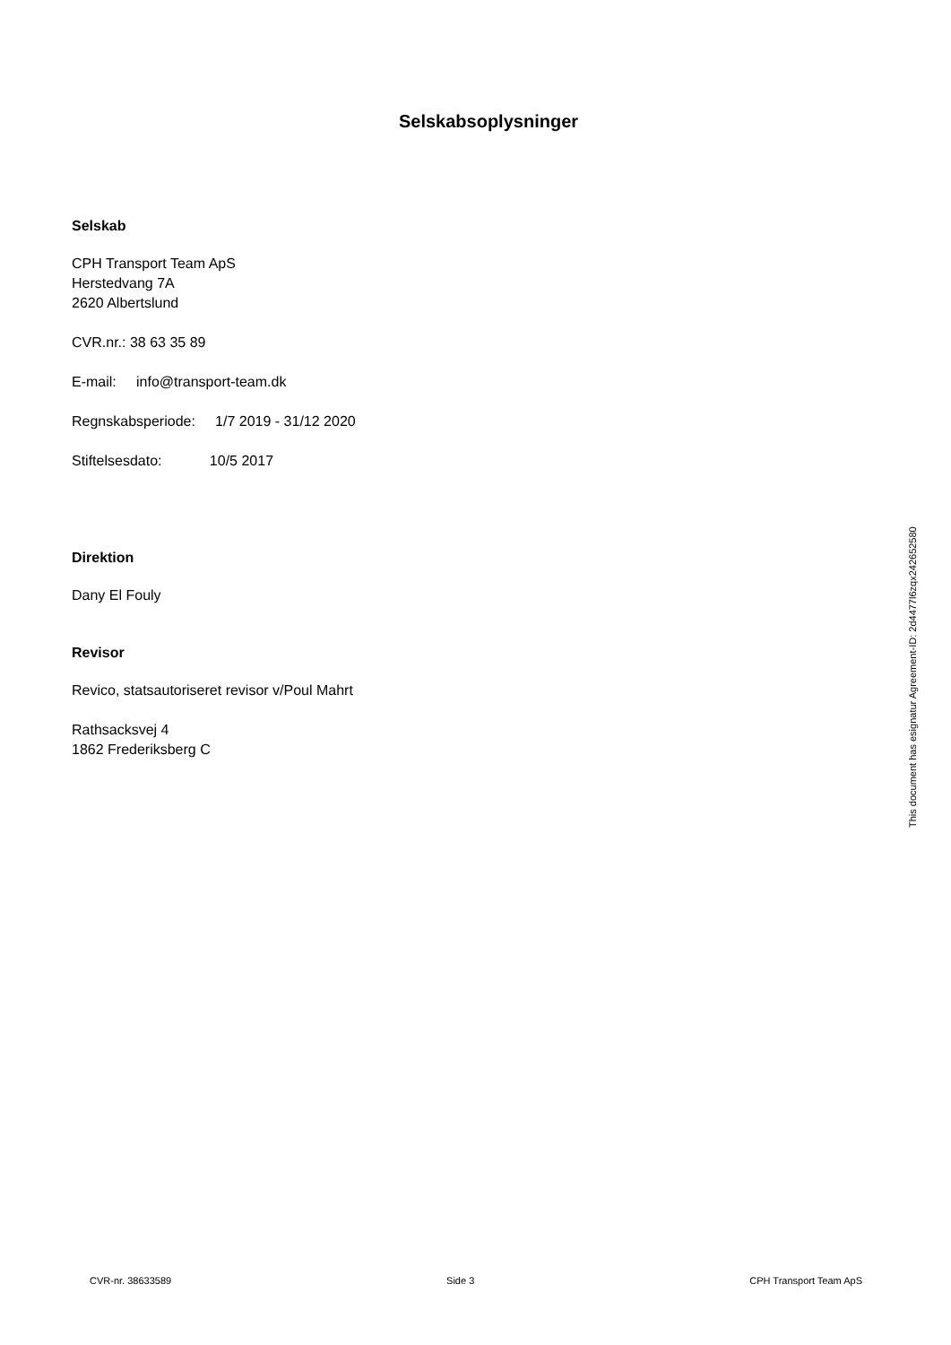Selskabsoplysninger
Selskab
CPH Transport Team ApS
Herstedvang 7A
2620 Albertslund
CVR.nr.: 38 63 35 89
E-mail: info@transport-team.dk
Regnskabsperiode: 1/7 2019 - 31/12 2020
Stiftelsesdato: 10/5 2017
Direktion
Dany El Fouly
Revisor
Revico, statsautoriseret revisor v/Poul Mahrt
Rathsacksvej 4
1862 Frederiksberg C
This document has esignatur Agreement-ID: 2d4477l6zqx242652580
CVR-nr. 38633589 Side 3 CPH Transport Team ApS